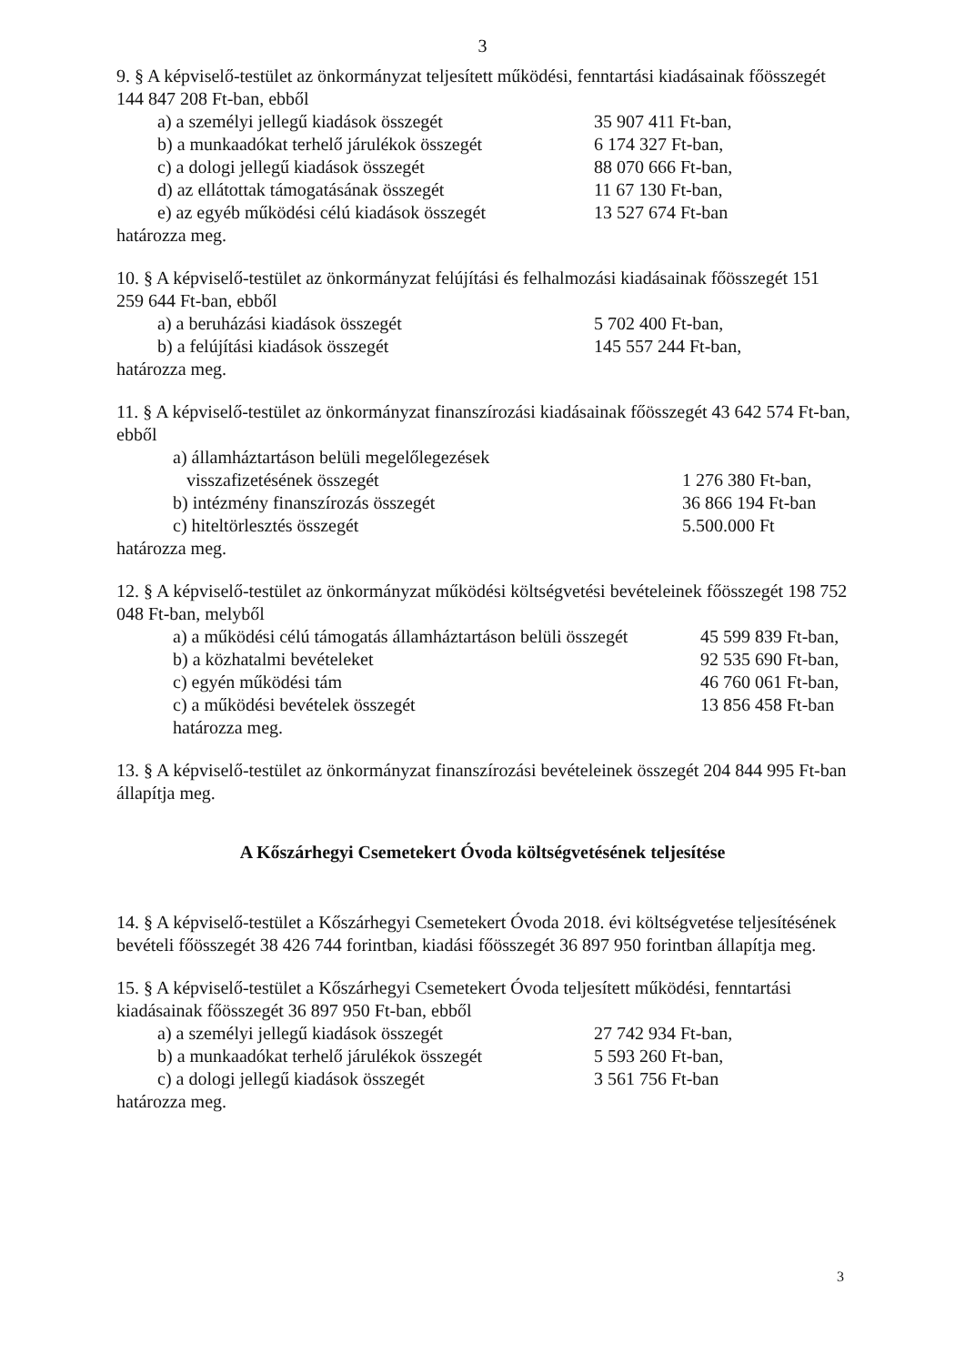3
9. § A képviselő-testület az önkormányzat teljesített működési, fenntartási kiadásainak főösszegét 144 847 208 Ft-ban, ebből
a) a személyi jellegű kiadások összegét 35 907 411 Ft-ban,
b) a munkaadókat terhelő járulékok összegét
6 174 327 Ft-ban,
c) a dologi jellegű kiadások összegét 88 070 666 Ft-ban,
d) az ellátottak támogatásának összegét 11 67 130 Ft-ban,
e) az egyéb működési célú kiadások összegét
13 527 674 Ft-ban
határozza meg.
10. § A képviselő-testület az önkormányzat felújítási és felhalmozási kiadásainak főösszegét 151 259 644 Ft-ban, ebből
a) a beruházási kiadások összegét 5 702 400 Ft-ban,
b) a felújítási kiadások összegét 145 557 244 Ft-ban,
határozza meg.
11. § A képviselő-testület az önkormányzat finanszírozási kiadásainak főösszegét 43 642 574 Ft-ban, ebből
a) államháztartáson belüli megelőlegezések
visszafizetésének összegét 1 276 380 Ft-ban,
b) intézmény finanszírozás összegét 36 866 194 Ft-ban
c) hiteltörlesztés összegét 5.500.000 Ft
határozza meg.
12. § A képviselő-testület az önkormányzat működési költségvetési bevételeinek főösszegét 198 752 048 Ft-ban, melyből
a) a működési célú támogatás államháztartáson belüli összegét
45 599 839 Ft-ban,
b) a közhatalmi bevételeket 92 535 690 Ft-ban,
c) egyén működési tám 46 760 061 Ft-ban,
c) a működési bevételek összegét 13 856 458 Ft-ban
határozza meg.
13. § A képviselő-testület az önkormányzat finanszírozási bevételeinek összegét 204 844 995 Ft-ban állapítja meg.
A Kőszárhegyi Csemetekert Óvoda költségvetésének teljesítése
14. § A képviselő-testület a Kőszárhegyi Csemetekert Óvoda 2018. évi költségvetése teljesítésének bevételi főösszegét 38 426 744 forintban, kiadási főösszegét 36 897 950 forintban állapítja meg.
15. § A képviselő-testület a Kőszárhegyi Csemetekert Óvoda teljesített működési, fenntartási kiadásainak főösszegét 36 897 950 Ft-ban, ebből
a) a személyi jellegű kiadások összegét 27 742 934 Ft-ban,
b) a munkaadókat terhelő járulékok összegét
5 593 260 Ft-ban,
c) a dologi jellegű kiadások összegét 3 561 756 Ft-ban
határozza meg.
3